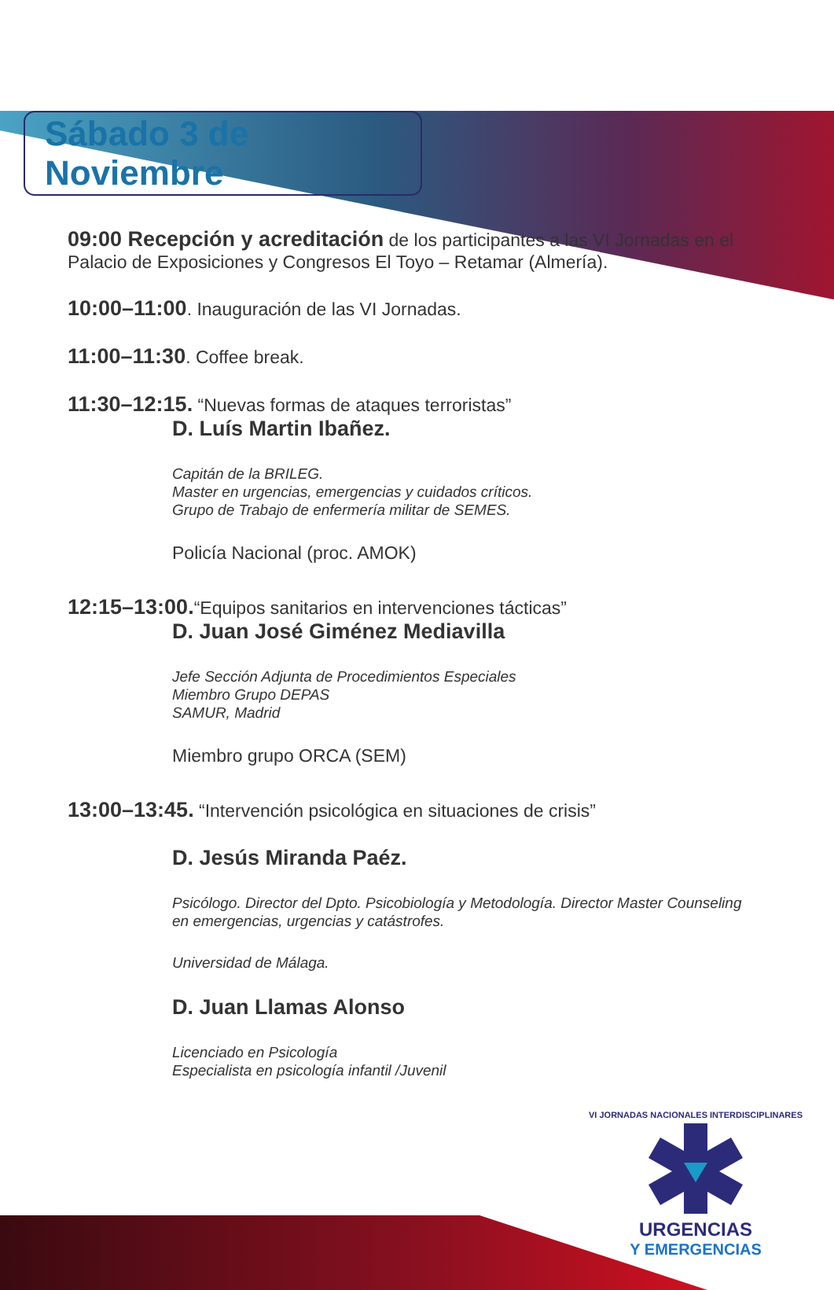Sábado 3 de Noviembre
09:00 Recepción y acreditación de los participantes a las VI Jornadas en el Palacio de Exposiciones y Congresos El Toyo – Retamar (Almería).
10:00–11:00. Inauguración de las VI Jornadas.
11:00–11:30. Coffee break.
11:30–12:15. “Nuevas formas de ataques terroristas”
D. Luís Martin Ibañez.
Capitán de la BRILEG.
Master en urgencias, emergencias y cuidados críticos.
Grupo de Trabajo de enfermería militar de SEMES.
Policía Nacional (proc. AMOK)
12:15–13:00.“Equipos sanitarios en intervenciones tácticas”
D. Juan José Giménez Mediavilla
Jefe Sección Adjunta de Procedimientos Especiales
Miembro Grupo DEPAS
SAMUR, Madrid
Miembro grupo ORCA (SEM)
13:00–13:45. “Intervención psicológica en situaciones de crisis”
D. Jesús Miranda Paéz.
Psicólogo. Director del Dpto. Psicobiología y Metodología. Director Master Counseling en emergencias, urgencias y catástrofes.
Universidad de Málaga.
D. Juan Llamas Alonso
Licenciado en Psicología
Especialista en psicología infantil /Juvenil
VI JORNADAS NACIONALES INTERDISCIPLINARES
URGENCIAS
Y EMERGENCIAS